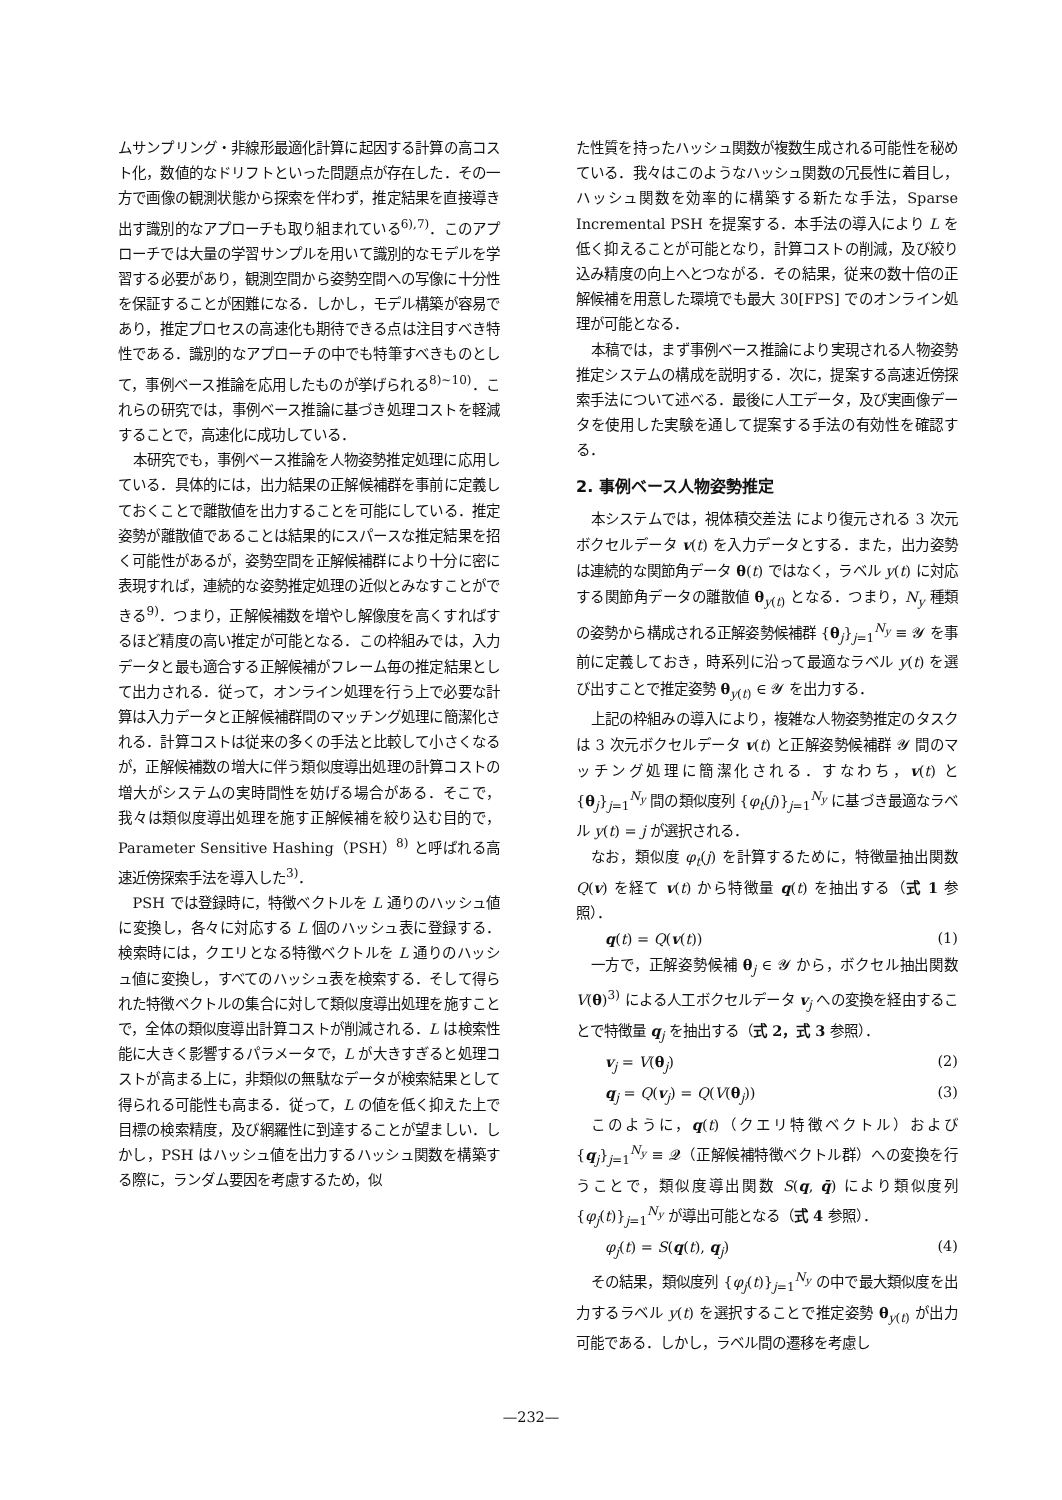ムサンプリング・非線形最適化計算に起因する計算の高コスト化，数値的なドリフトといった問題点が存在した．その一方で画像の観測状態から探索を伴わず，推定結果を直接導き出す識別的なアプローチも取り組まれている<sup>6),7)</sup>．このアプローチでは大量の学習サンプルを用いて識別的なモデルを学習する必要があり，観測空間から姿勢空間への写像に十分性を保証することが困難になる．しかし，モデル構築が容易であり，推定プロセスの高速化も期待できる点は注目すべき特性である．識別的なアプローチの中でも特筆すべきものとして，事例ベース推論を応用したものが挙げられる<sup>8)~10)</sup>．これらの研究では，事例ベース推論に基づき処理コストを軽減することで，高速化に成功している．
本研究でも，事例ベース推論を人物姿勢推定処理に応用している．具体的には，出力結果の正解候補群を事前に定義しておくことで離散値を出力することを可能にしている．推定姿勢が離散値であることは結果的にスパースな推定結果を招く可能性があるが，姿勢空間を正解候補群により十分に密に表現すれば，連続的な姿勢推定処理の近似とみなすことができる<sup>9)</sup>．つまり，正解候補数を増やし解像度を高くすればするほど精度の高い推定が可能となる．この枠組みでは，入力データと最も適合する正解候補がフレーム毎の推定結果として出力される．従って，オンライン処理を行う上で必要な計算は入力データと正解候補群間のマッチング処理に簡潔化される．計算コストは従来の多くの手法と比較して小さくなるが，正解候補数の増大に伴う類似度導出処理の計算コストの増大がシステムの実時間性を妨げる場合がある．そこで，我々は類似度導出処理を施す正解候補を絞り込む目的で，Parameter Sensitive Hashing（PSH）<sup>8)</sup> と呼ばれる高速近傍探索手法を導入した<sup>3)</sup>．
PSH では登録時に，特徴ベクトルを L 通りのハッシュ値に変換し，各々に対応する L 個のハッシュ表に登録する．検索時には，クエリとなる特徴ベクトルを L 通りのハッシュ値に変換し，すべてのハッシュ表を検索する．そして得られた特徴ベクトルの集合に対して類似度導出処理を施すことで，全体の類似度導出計算コストが削減される．L は検索性能に大きく影響するパラメータで，L が大きすぎると処理コストが高まる上に，非類似の無駄なデータが検索結果として得られる可能性も高まる．従って，L の値を低く抑えた上で目標の検索精度，及び網羅性に到達することが望ましい．しかし，PSH はハッシュ値を出力するハッシュ関数を構築する際に，ランダム要因を考慮するため，似
た性質を持ったハッシュ関数が複数生成される可能性を秘めている．我々はこのようなハッシュ関数の冗長性に着目し，ハッシュ関数を効率的に構築する新たな手法，Sparse Incremental PSH を提案する．本手法の導入により L を低く抑えることが可能となり，計算コストの削減，及び絞り込み精度の向上へとつながる．その結果，従来の数十倍の正解候補を用意した環境でも最大 30[FPS] でのオンライン処理が可能となる．
本稿では，まず事例ベース推論により実現される人物姿勢推定システムの構成を説明する．次に，提案する高速近傍探索手法について述べる．最後に人工データ，及び実画像データを使用した実験を通して提案する手法の有効性を確認する．
2. 事例ベース人物姿勢推定
本システムでは，視体積交差法 により復元される 3 次元ボクセルデータ v(t) を入力データとする．また，出力姿勢は連続的な関節角データ θ(t) ではなく，ラベル y(t) に対応する関節角データの離散値 θ<sub>y(t)</sub> となる．つまり，N<sub>y</sub> 種類の姿勢から構成される正解姿勢候補群 {θ<sub>j</sub>}<sub>j=1</sub><sup>N<sub>y</sub></sup> ≡ 𝓨 を事前に定義しておき，時系列に沿って最適なラベル y(t) を選び出すことで推定姿勢 θ<sub>y(t)</sub> ∈ 𝓨 を出力する．
上記の枠組みの導入により，複雑な人物姿勢推定のタスクは 3 次元ボクセルデータ v(t) と正解姿勢候補群 𝓨 間のマッチング処理に簡潔化される．すなわち，v(t) と {θ<sub>j</sub>}<sub>j=1</sub><sup>N<sub>y</sub></sup> 間の類似度列 {φ<sub>t</sub>(j)}<sub>j=1</sub><sup>N<sub>y</sub></sup> に基づき最適なラベル y(t) = j が選択される．
なお，類似度 φ<sub>t</sub>(j) を計算するために，特徴量抽出関数 Q(v) を経て v(t) から特徴量 q(t) を抽出する（式 1 参照）．
q(t) = Q(v(t)) (1)
一方で，正解姿勢候補 θ<sub>j</sub> ∈ 𝓨 から，ボクセル抽出関数 V(θ)<sup>3)</sup> による人工ボクセルデータ v<sub>j</sub> への変換を経由することで特徴量 q<sub>j</sub> を抽出する（式 2，式 3 参照）．
v<sub>j</sub> = V(θ<sub>j</sub>) (2)
q<sub>j</sub> = Q(v<sub>j</sub>) = Q(V(θ<sub>j</sub>)) (3)
このように，q(t)（クエリ特徴ベクトル）および {q<sub>j</sub>}<sub>j=1</sub><sup>N<sub>y</sub></sup> ≡ 𝓠（正解候補特徴ベクトル群）への変換を行うことで，類似度導出関数 S(q, q̄) により類似度列 {φ<sub>j</sub>(t)}<sub>j=1</sub><sup>N<sub>y</sub></sup> が導出可能となる（式 4 参照）．
φ<sub>j</sub>(t) = S(q(t), q<sub>j</sub>) (4)
その結果，類似度列 {φ<sub>j</sub>(t)}<sub>j=1</sub><sup>N<sub>y</sub></sup> の中で最大類似度を出力するラベル y(t) を選択することで推定姿勢 θ<sub>y(t)</sub> が出力可能である．しかし，ラベル間の遷移を考慮し
—232—